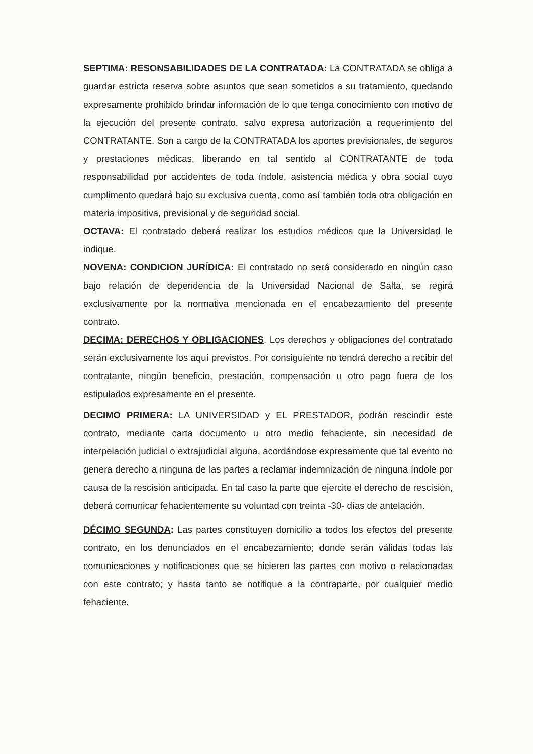SEPTIMA: RESONSABILIDADES DE LA CONTRATADA: La CONTRATADA se obliga a guardar estricta reserva sobre asuntos que sean sometidos a su tratamiento, quedando expresamente prohibido brindar información de lo que tenga conocimiento con motivo de la ejecución del presente contrato, salvo expresa autorización a requerimiento del CONTRATANTE. Son a cargo de la CONTRATADA los aportes previsionales, de seguros y prestaciones médicas, liberando en tal sentido al CONTRATANTE de toda responsabilidad por accidentes de toda índole, asistencia médica y obra social cuyo cumplimento quedará bajo su exclusiva cuenta, como así también toda otra obligación en materia impositiva, previsional y de seguridad social.
OCTAVA: El contratado deberá realizar los estudios médicos que la Universidad le indique.
NOVENA: CONDICION JURÍDICA: El contratado no será considerado en ningún caso bajo relación de dependencia de la Universidad Nacional de Salta, se regirá exclusivamente por la normativa mencionada en el encabezamiento del presente contrato.
DECIMA: DERECHOS Y OBLIGACIONES. Los derechos y obligaciones del contratado serán exclusivamente los aquí previstos. Por consiguiente no tendrá derecho a recibir del contratante, ningún beneficio, prestación, compensación u otro pago fuera de los estipulados expresamente en el presente.
DECIMO PRIMERA: LA UNIVERSIDAD y EL PRESTADOR, podrán rescindir este contrato, mediante carta documento u otro medio fehaciente, sin necesidad de interpelación judicial o extrajudicial alguna, acordándose expresamente que tal evento no genera derecho a ninguna de las partes a reclamar indemnización de ninguna índole por causa de la rescisión anticipada. En tal caso la parte que ejercite el derecho de rescisión, deberá comunicar fehacientemente su voluntad con treinta -30- días de antelación.
DÉCIMO SEGUNDA: Las partes constituyen domicilio a todos los efectos del presente contrato, en los denunciados en el encabezamiento; donde serán válidas todas las comunicaciones y notificaciones que se hicieren las partes con motivo o relacionadas con este contrato; y hasta tanto se notifique a la contraparte, por cualquier medio fehaciente.